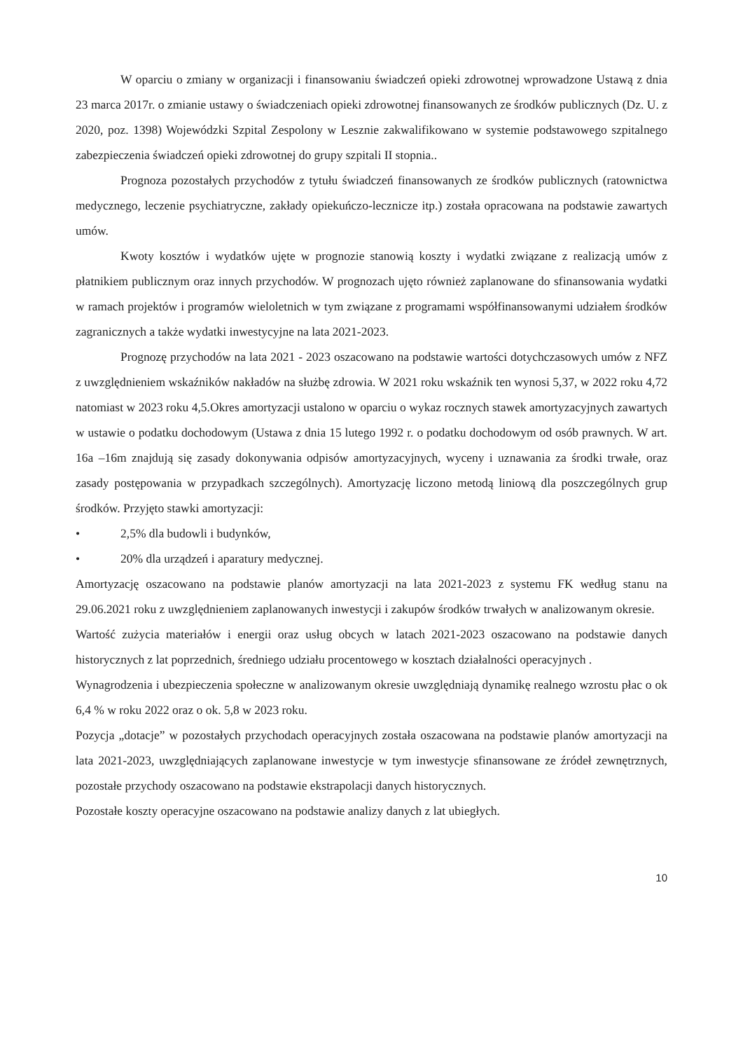W oparciu o zmiany w organizacji i finansowaniu świadczeń opieki zdrowotnej wprowadzone Ustawą z dnia 23 marca 2017r. o zmianie ustawy o świadczeniach opieki zdrowotnej finansowanych ze środków publicznych (Dz. U. z 2020, poz. 1398) Wojewódzki Szpital Zespolony w Lesznie zakwalifikowano w systemie podstawowego szpitalnego zabezpieczenia świadczeń opieki zdrowotnej do grupy szpitali II stopnia..
Prognoza pozostałych przychodów z tytułu świadczeń finansowanych ze środków publicznych (ratownictwa medycznego, leczenie psychiatryczne, zakłady opiekuńczo-lecznicze itp.) została opracowana na podstawie zawartych umów.
Kwoty kosztów i wydatków ujęte w prognozie stanowią koszty i wydatki związane z realizacją umów z płatnikiem publicznym oraz innych przychodów. W prognozach ujęto również zaplanowane do sfinansowania wydatki w ramach projektów i programów wieloletnich w tym związane z programami współfinansowanymi udziałem środków zagranicznych a także wydatki inwestycyjne na lata 2021-2023.
Prognozę przychodów na lata 2021 - 2023 oszacowano na podstawie wartości dotychczasowych umów z NFZ z uwzględnieniem wskaźników nakładów na służbę zdrowia. W 2021 roku wskaźnik ten wynosi 5,37, w 2022 roku 4,72 natomiast w 2023 roku 4,5.Okres amortyzacji ustalono w oparciu o wykaz rocznych stawek amortyzacyjnych zawartych w ustawie o podatku dochodowym (Ustawa z dnia 15 lutego 1992 r. o podatku dochodowym od osób prawnych. W art. 16a –16m znajdują się zasady dokonywania odpisów amortyzacyjnych, wyceny i uznawania za środki trwałe, oraz zasady postępowania w przypadkach szczególnych). Amortyzację liczono metodą liniową dla poszczególnych grup środków. Przyjęto stawki amortyzacji:
• 2,5% dla budowli i budynków,
• 20% dla urządzeń i aparatury medycznej.
Amortyzację oszacowano na podstawie planów amortyzacji na lata 2021-2023 z systemu FK według stanu na 29.06.2021 roku z uwzględnieniem zaplanowanych inwestycji i zakupów środków trwałych w analizowanym okresie.
Wartość zużycia materiałów i energii oraz usług obcych w latach 2021-2023 oszacowano na podstawie danych historycznych z lat poprzednich, średniego udziału procentowego w kosztach działalności operacyjnych .
Wynagrodzenia i ubezpieczenia społeczne w analizowanym okresie uwzględniają dynamikę realnego wzrostu płac o ok 6,4 % w roku 2022 oraz o ok. 5,8 w 2023 roku.
Pozycja „dotacje” w pozostałych przychodach operacyjnych została oszacowana na podstawie planów amortyzacji na lata 2021-2023, uwzględniających zaplanowane inwestycje w tym inwestycje sfinansowane ze źródeł zewnętrznych, pozostałe przychody oszacowano na podstawie ekstrapolacji danych historycznych.
Pozostałe koszty operacyjne oszacowano na podstawie analizy danych z lat ubiegłych.
10